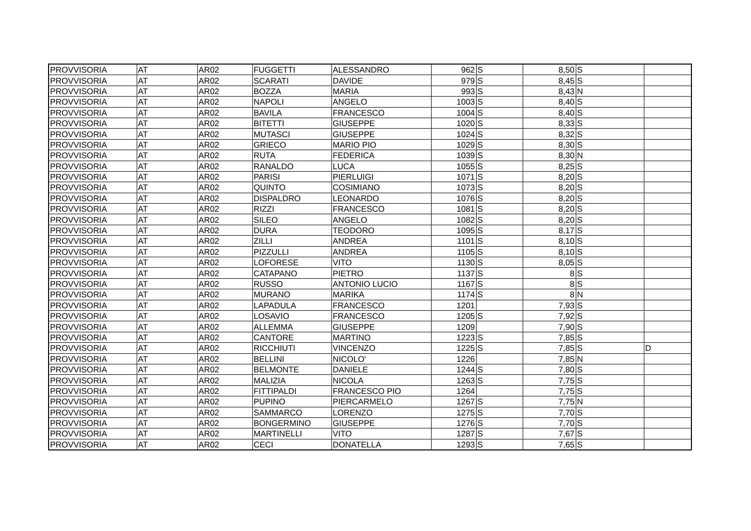| PROVVISORIA | AT | AR02 | FUGGETTI | ALESSANDRO | 962 | S | 8,50 | S | |
| PROVVISORIA | AT | AR02 | SCARATI | DAVIDE | 979 | S | 8,45 | S | |
| PROVVISORIA | AT | AR02 | BOZZA | MARIA | 993 | S | 8,43 | N | |
| PROVVISORIA | AT | AR02 | NAPOLI | ANGELO | 1003 | S | 8,40 | S | |
| PROVVISORIA | AT | AR02 | BAVILA | FRANCESCO | 1004 | S | 8,40 | S | |
| PROVVISORIA | AT | AR02 | BITETTI | GIUSEPPE | 1020 | S | 8,33 | S | |
| PROVVISORIA | AT | AR02 | MUTASCI | GIUSEPPE | 1024 | S | 8,32 | S | |
| PROVVISORIA | AT | AR02 | GRIECO | MARIO PIO | 1029 | S | 8,30 | S | |
| PROVVISORIA | AT | AR02 | RUTA | FEDERICA | 1039 | S | 8,30 | N | |
| PROVVISORIA | AT | AR02 | RANALDO | LUCA | 1055 | S | 8,25 | S | |
| PROVVISORIA | AT | AR02 | PARISI | PIERLUIGI | 1071 | S | 8,20 | S | |
| PROVVISORIA | AT | AR02 | QUINTO | COSIMIANO | 1073 | S | 8,20 | S | |
| PROVVISORIA | AT | AR02 | DISPALDRO | LEONARDO | 1076 | S | 8,20 | S | |
| PROVVISORIA | AT | AR02 | RIZZI | FRANCESCO | 1081 | S | 8,20 | S | |
| PROVVISORIA | AT | AR02 | SILEO | ANGELO | 1082 | S | 8,20 | S | |
| PROVVISORIA | AT | AR02 | DURA | TEODORO | 1095 | S | 8,17 | S | |
| PROVVISORIA | AT | AR02 | ZILLI | ANDREA | 1101 | S | 8,10 | S | |
| PROVVISORIA | AT | AR02 | PIZZULLI | ANDREA | 1105 | S | 8,10 | S | |
| PROVVISORIA | AT | AR02 | LOFORESE | VITO | 1130 | S | 8,05 | S | |
| PROVVISORIA | AT | AR02 | CATAPANO | PIETRO | 1137 | S | 8 | S | |
| PROVVISORIA | AT | AR02 | RUSSO | ANTONIO LUCIO | 1167 | S | 8 | S | |
| PROVVISORIA | AT | AR02 | MURANO | MARIKA | 1174 | S | 8 | N | |
| PROVVISORIA | AT | AR02 | LAPADULA | FRANCESCO | 1201 | | 7,93 | S | |
| PROVVISORIA | AT | AR02 | LOSAVIO | FRANCESCO | 1205 | S | 7,92 | S | |
| PROVVISORIA | AT | AR02 | ALLEMMA | GIUSEPPE | 1209 | | 7,90 | S | |
| PROVVISORIA | AT | AR02 | CANTORE | MARTINO | 1223 | S | 7,85 | S | |
| PROVVISORIA | AT | AR02 | RICCHIUTI | VINCENZO | 1225 | S | 7,85 | S | D |
| PROVVISORIA | AT | AR02 | BELLINI | NICOLO' | 1226 | | 7,85 | N | |
| PROVVISORIA | AT | AR02 | BELMONTE | DANIELE | 1244 | S | 7,80 | S | |
| PROVVISORIA | AT | AR02 | MALIZIA | NICOLA | 1263 | S | 7,75 | S | |
| PROVVISORIA | AT | AR02 | FITTIPALDI | FRANCESCO PIO | 1264 | | 7,75 | S | |
| PROVVISORIA | AT | AR02 | PUPINO | PIERCARMELO | 1267 | S | 7,75 | N | |
| PROVVISORIA | AT | AR02 | SAMMARCO | LORENZO | 1275 | S | 7,70 | S | |
| PROVVISORIA | AT | AR02 | BONGERMINO | GIUSEPPE | 1276 | S | 7,70 | S | |
| PROVVISORIA | AT | AR02 | MARTINELLI | VITO | 1287 | S | 7,67 | S | |
| PROVVISORIA | AT | AR02 | CECI | DONATELLA | 1293 | S | 7,65 | S | |